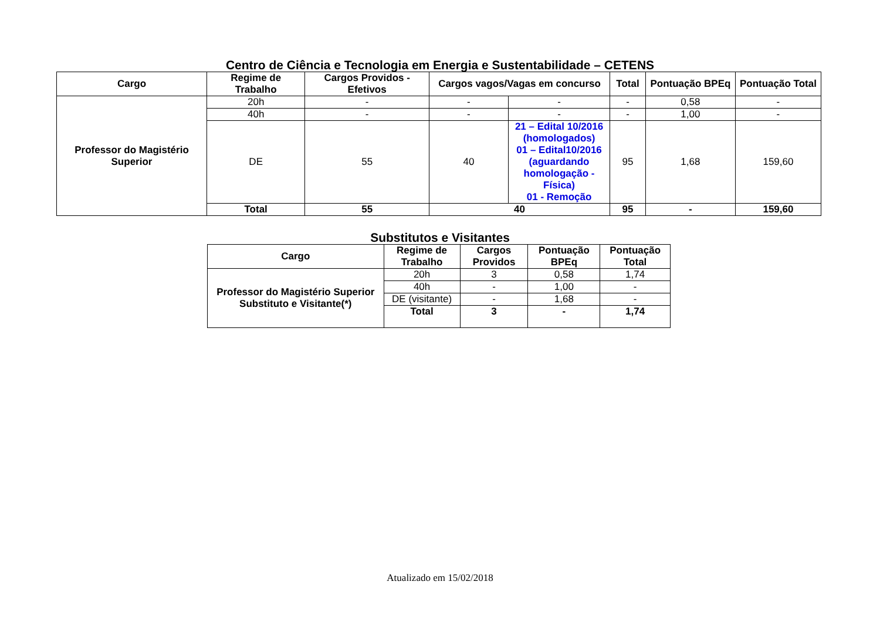Centro de Ciência e Tecnologia em Energia e Sustentabilidade – CETENS
| Cargo | Regime de Trabalho | Cargos Providos - Efetivos | Cargos vagos/Vagas em concurso | | Total | Pontuação BPEq | Pontuação Total |
| --- | --- | --- | --- | --- | --- | --- | --- |
| Professor do Magistério Superior | 20h | - | - | - | - | 0,58 | - |
| | 40h | - | - | - | - | 1,00 | - |
| | DE | 55 | 40 | 21 – Edital 10/2016 (homologados) 01 – Edital10/2016 (aguardando homologação - Física) 01 - Remoção | 95 | 1,68 | 159,60 |
| | Total | 55 | 40 | | 95 | - | 159,60 |
Substitutos e Visitantes
| Cargo | Regime de Trabalho | Cargos Providos | Pontuação BPEq | Pontuação Total |
| --- | --- | --- | --- | --- |
| Professor do Magistério Superior Substituto e Visitante(*) | 20h | 3 | 0,58 | 1,74 |
| | 40h | - | 1,00 | - |
| | DE (visitante) | - | 1,68 | - |
| | Total | 3 | - | 1,74 |
Atualizado em 15/02/2018